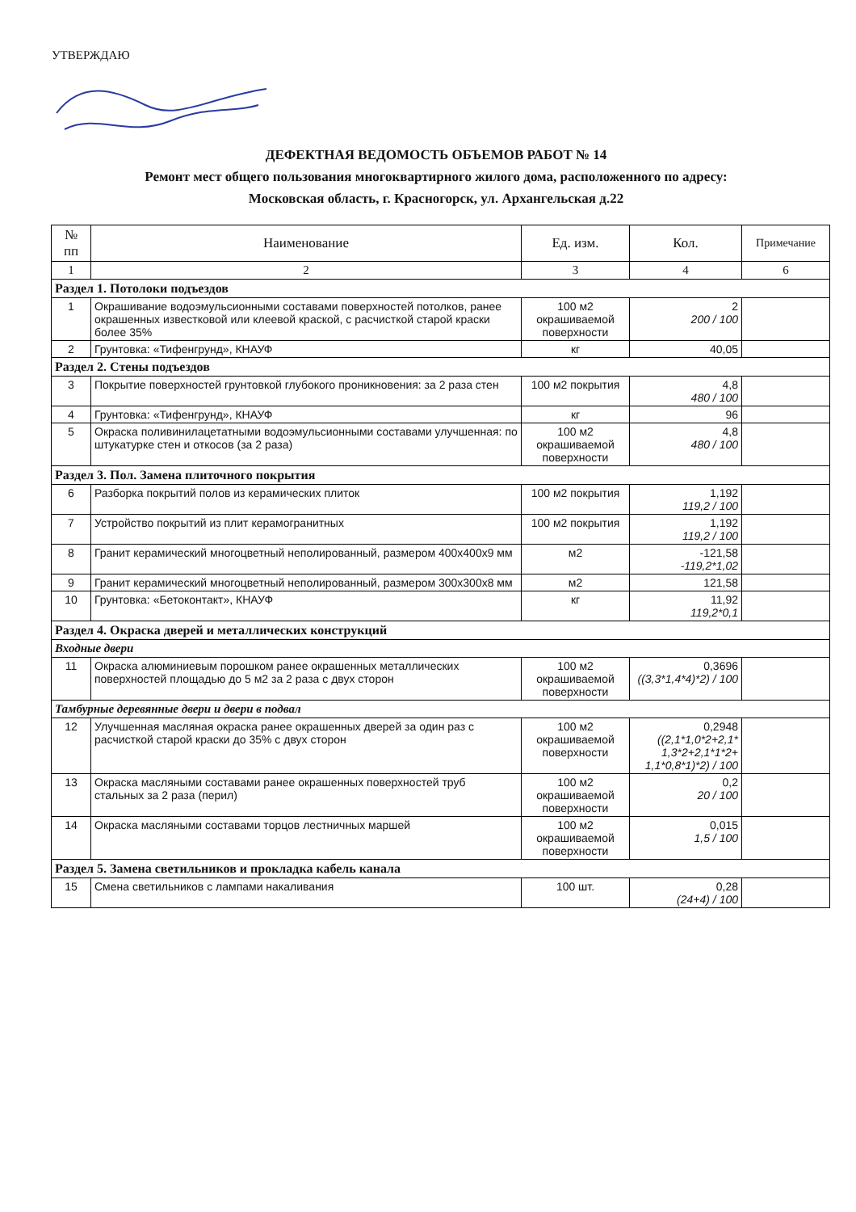УТВЕРЖДАЮ
ДЕФЕКТНАЯ ВЕДОМОСТЬ ОБЪЕМОВ РАБОТ № 14
Ремонт мест общего пользования многоквартирного жилого дома, расположенного по адресу:
Московская область, г. Красногорск, ул. Архангельская д.22
| № пп | Наименование | Ед. изм. | Кол. | Примечание |
| --- | --- | --- | --- | --- |
| 1 | 2 | 3 | 4 | 6 |
| Раздел 1. Потолоки подъездов | | | | |
| 1 | Окрашивание водоэмульсионными составами поверхностей потолков, ранее окрашенных известковой или клеевой краской, с расчисткой старой краски более 35% | 100 м2 окрашиваемой поверхности | 2 200 / 100 | |
| 2 | Грунтовка: «Тифенгрунд», КНАУФ | кг | 40,05 | |
| Раздел 2. Стены подъездов | | | | |
| 3 | Покрытие поверхностей грунтовкой глубокого проникновения: за 2 раза стен | 100 м2 покрытия | 4,8 480 / 100 | |
| 4 | Грунтовка: «Тифенгрунд», КНАУФ | кг | 96 | |
| 5 | Окраска поливинилацетатными водоэмульсионными составами улучшенная: по штукатурке стен и откосов (за 2 раза) | 100 м2 окрашиваемой поверхности | 4,8 480 / 100 | |
| Раздел 3. Пол. Замена плиточного покрытия | | | | |
| 6 | Разборка покрытий полов из керамических плиток | 100 м2 покрытия | 1,192 119,2 / 100 | |
| 7 | Устройство покрытий из плит керамогранитных | 100 м2 покрытия | 1,192 119,2 / 100 | |
| 8 | Гранит керамический многоцветный неполированный, размером 400х400х9 мм | м2 | -121,58 -119,2*1,02 | |
| 9 | Гранит керамический многоцветный неполированный, размером 300х300х8 мм | м2 | 121,58 | |
| 10 | Грунтовка: «Бетоконтакт», КНАУФ | кг | 11,92 119,2*0,1 | |
| Раздел 4. Окраска дверей и металлических конструкций | | | | |
| Входные двери | | | | |
| 11 | Окраска алюминиевым порошком ранее окрашенных металлических поверхностей площадью до 5 м2 за 2 раза с двух сторон | 100 м2 окрашиваемой поверхности | 0,3696 ((3,3*1,4*4)*2) / 100 | |
| Тамбурные деревянные двери и двери в подвал | | | | |
| 12 | Улучшенная масляная окраска ранее окрашенных дверей за один раз с расчисткой старой краски до 35% с двух сторон | 100 м2 окрашиваемой поверхности | 0,2948 ((2,1*1,0*2+2,1* 1,3*2+2,1*1*2+ 1,1*0,8*1)*2) / 100 | |
| 13 | Окраска масляными составами ранее окрашенных поверхностей труб стальных за 2 раза (перил) | 100 м2 окрашиваемой поверхности | 0,2 20 / 100 | |
| 14 | Окраска масляными составами торцов лестничных маршей | 100 м2 окрашиваемой поверхности | 0,015 1,5 / 100 | |
| Раздел 5. Замена светильников и прокладка кабель канала | | | | |
| 15 | Смена светильников с лампами накаливания | 100 шт. | 0,28 (24+4) / 100 | |